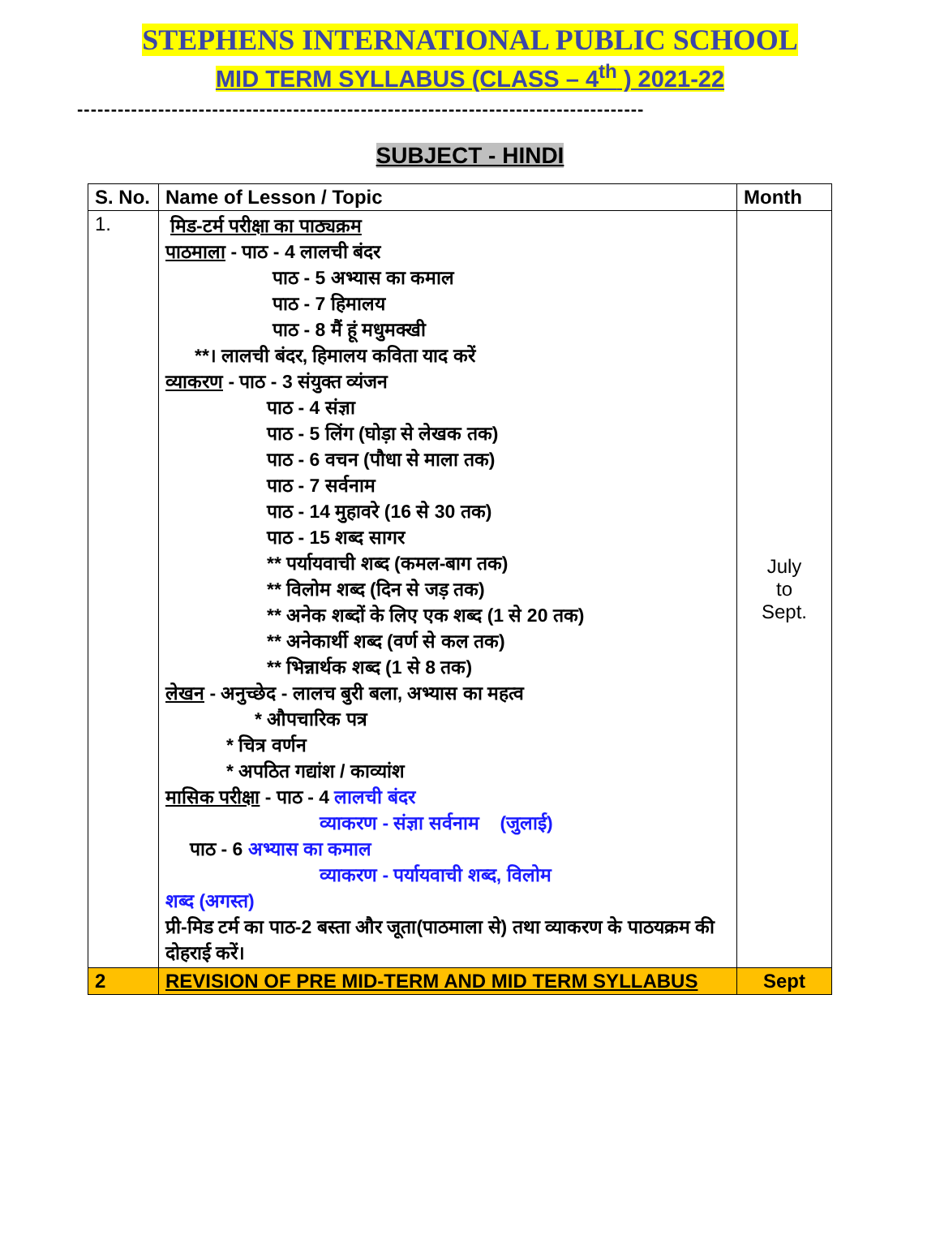STEPHENS INTERNATIONAL PUBLIC SCHOOL
MID TERM SYLLABUS (CLASS – 4<sup>th</sup> ) 2021-22
------------------------------------------------------------------------------------
SUBJECT - HINDI
| S. No. | Name of Lesson / Topic | Month |
| --- | --- | --- |
| 1. | मिड-टर्म परीक्षा का पाठ्यक्रम पाठमाला - पाठ - 4 लालची बंदर पाठ - 5 अभ्यास का कमाल पाठ - 7 हिमालय पाठ - 8 मैं हूं मधुमक्खी **। लालची बंदर, हिमालय कविता याद करें व्याकरण - पाठ - 3 संयुक्त व्यंजन पाठ - 4 संज्ञा पाठ - 5 लिंग (घोड़ा से लेखक तक) पाठ - 6 वचन (पौधा से माला तक) पाठ - 7 सर्वनाम पाठ - 14 मुहावरे (16 से 30 तक) पाठ - 15 शब्द सागर ** पर्यायवाची शब्द (कमल-बाग तक) ** विलोम शब्द (दिन से जड़ तक) ** अनेक शब्दों के लिए एक शब्द (1 से 20 तक) ** अनेकार्थी शब्द (वर्ण से कल तक) ** भिन्नार्थक शब्द (1 से 8 तक) लेखन - अनुच्छेद - लालच बुरी बला, अभ्यास का महत्व * औपचारिक पत्र * चित्र वर्णन * अपठित गद्यांश / काव्यांश मासिक परीक्षा - पाठ - 4 लालची बंदर व्याकरण - संज्ञा सर्वनाम (जुलाई) पाठ - 6 अभ्यास का कमाल व्याकरण - पर्यायवाची शब्द, विलोम शब्द (अगस्त) प्री-मिड टर्म का पाठ-2 बस्ता और जूता(पाठमाला से) तथा व्याकरण के पाठयक्रम की दोहराई करें। | July to Sept. |
| 2 | REVISION OF PRE MID-TERM AND MID TERM SYLLABUS | Sept |